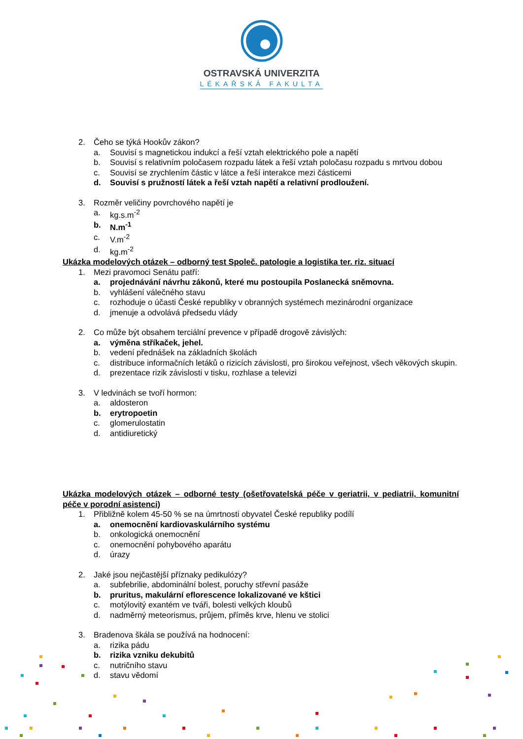OSTRAVSKÁ UNIVERZITA
LÉKAŘSKÁ FAKULTA
2. Čeho se týká Hookův zákon?
a. Souvisí s magnetickou indukcí a řeší vztah elektrického pole a napětí
b. Souvisí s relativním poločasem rozpadu látek a řeší vztah poločasu rozpadu s mrtvou dobou
c. Souvisí se zrychlením částic v látce a řeší interakce mezi částicemi
d. Souvisí s pružností látek a řeší vztah napětí a relativní prodloužení.
3. Rozměr veličiny povrchového napětí je
a. kg.s.m<sup>-2</sup>
b. N.m<sup>-1</sup>
c. V.m<sup>-2</sup>
d. kg.m<sup>-2</sup>
Ukázka modelových otázek – odborný test Společ. patologie a logistika ter. riz. situací
1. Mezi pravomoci Senátu patří:
a. projednávání návrhu zákonů, které mu postoupila Poslanecká sněmovna.
b. vyhlášení válečného stavu
c. rozhoduje o účasti České republiky v obranných systémech mezinárodní organizace
d. jmenuje a odvolává předsedu vlády
2. Co může být obsahem terciální prevence v případě drogově závislých:
a. výměna stříkaček, jehel.
b. vedení přednášek na základních školách
c. distribuce informačních letáků o rizicích závislosti, pro širokou veřejnost, všech věkových skupin.
d. prezentace rizik závislosti v tisku, rozhlase a televizi
3. V ledvinách se tvoří hormon:
a. aldosteron
b. erytropoetin
c. glomerulostatin
d. antidiuretický
Ukázka modelových otázek – odborné testy (ošetřovatelská péče v geriatrii, v pediatrii, komunitní péče v porodní asistenci)
1. Přibližně kolem 45-50 % se na úmrtnosti obyvatel České republiky podílí
a. onemocnění kardiovaskulárního systému
b. onkologická onemocnění
c. onemocnění pohybového aparátu
d. úrazy
2. Jaké jsou nejčastější příznaky pedikulózy?
a. subfebrilie, abdominální bolest, poruchy střevní pasáže
b. pruritus, makulární eflorescence lokalizované ve kštici
c. motýlovitý exantém ve tváři, bolesti velkých kloubů
d. nadměrný meteorismus, průjem, příměs krve, hlenu ve stolici
3. Bradenova škála se používá na hodnocení:
a. rizika pádu
b. rizika vzniku dekubitů
c. nutričního stavu
d. stavu vědomí